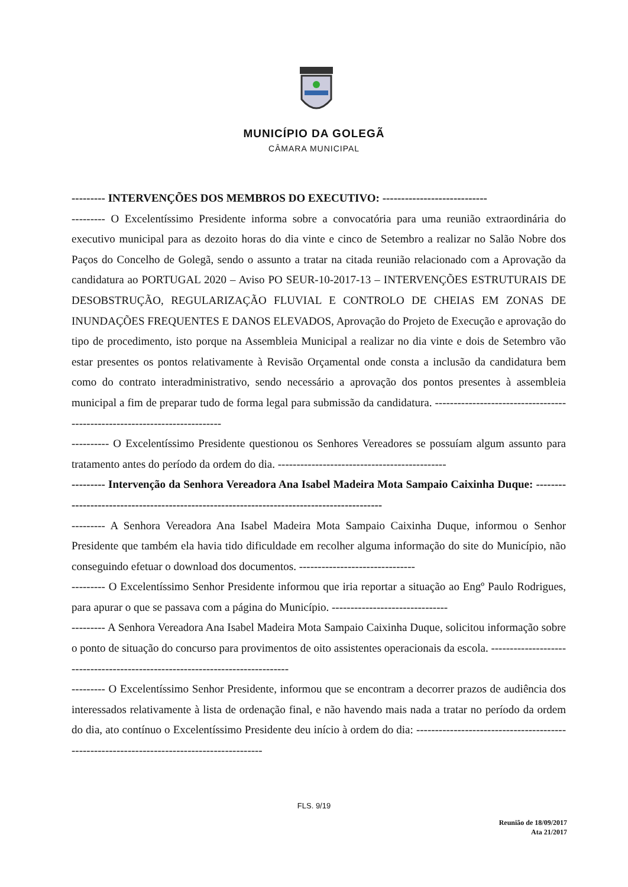MUNICÍPIO DA GOLEGÃ
CÂMARA MUNICIPAL
--------- INTERVENÇÕES DOS MEMBROS DO EXECUTIVO: ----------------------------
--------- O Excelentíssimo Presidente informa sobre a convocatória para uma reunião extraordinária do executivo municipal para as dezoito horas do dia vinte e cinco de Setembro a realizar no Salão Nobre dos Paços do Concelho de Golegã, sendo o assunto a tratar na citada reunião relacionado com a Aprovação da candidatura ao PORTUGAL 2020 – Aviso PO SEUR-10-2017-13 – INTERVENÇÕES ESTRUTURAIS DE DESOBSTRUÇÃO, REGULARIZAÇÃO FLUVIAL E CONTROLO DE CHEIAS EM ZONAS DE INUNDAÇÕES FREQUENTES E DANOS ELEVADOS, Aprovação do Projeto de Execução e aprovação do tipo de procedimento, isto porque na Assembleia Municipal a realizar no dia vinte e dois de Setembro vão estar presentes os pontos relativamente à Revisão Orçamental onde consta a inclusão da candidatura bem como do contrato interadministrativo, sendo necessário a aprovação dos pontos presentes à assembleia municipal a fim de preparar tudo de forma legal para submissão da candidatura. ---------------------------------------------------------------------------
---------- O Excelentíssimo Presidente questionou os Senhores Vereadores se possuíam algum assunto para tratamento antes do período da ordem do dia. ---------------------------------------------
--------- Intervenção da Senhora Vereadora Ana Isabel Madeira Mota Sampaio Caixinha Duque: -------------------------------------------------------------------------------------------
--------- A Senhora Vereadora Ana Isabel Madeira Mota Sampaio Caixinha Duque, informou o Senhor Presidente que também ela havia tido dificuldade em recolher alguma informação do site do Município, não conseguindo efetuar o download dos documentos. -------------------------------
--------- O Excelentíssimo Senhor Presidente informou que iria reportar a situação ao Engº Paulo Rodrigues, para apurar o que se passava com a página do Município. -------------------------------
--------- A Senhora Vereadora Ana Isabel Madeira Mota Sampaio Caixinha Duque, solicitou informação sobre o ponto de situação do concurso para provimentos de oito assistentes operacionais da escola. ------------------------------------------------------------------------------
--------- O Excelentíssimo Senhor Presidente, informou que se encontram a decorrer prazos de audiência dos interessados relativamente à lista de ordenação final, e não havendo mais nada a tratar no período da ordem do dia, ato contínuo o Excelentíssimo Presidente deu início à ordem do dia: -------------------------------------------------------------------------------------------
FLS. 9/19
Reunião de 18/09/2017
Ata 21/2017